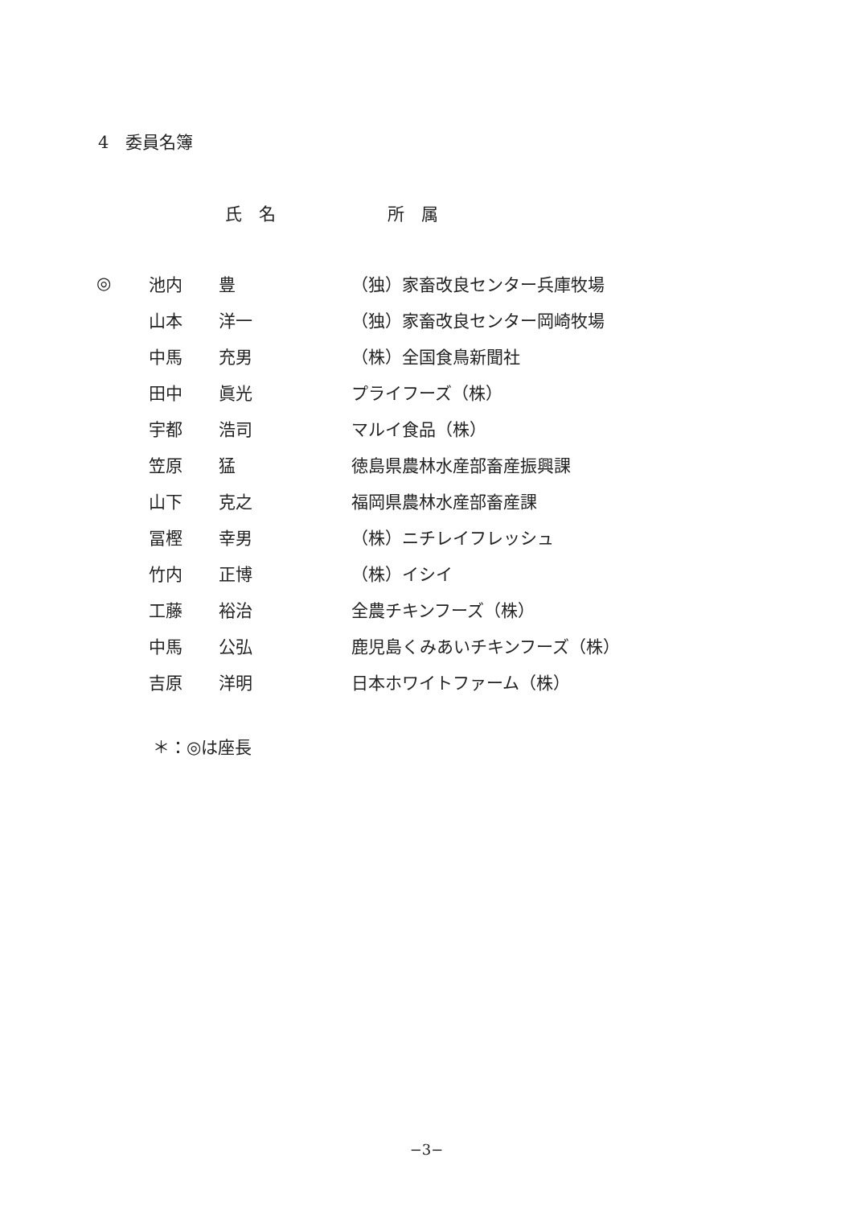4　委員名簿
| | 氏 名 | | 所 属 |
| --- | --- | --- | --- |
| ◎ | 池内 | 豊 | （独）家畜改良センター兵庫牧場 |
| | 山本 | 洋一 | （独）家畜改良センター岡崎牧場 |
| | 中馬 | 充男 | （株）全国食鳥新聞社 |
| | 田中 | 眞光 | プライフーズ（株） |
| | 宇都 | 浩司 | マルイ食品（株） |
| | 笠原 | 猛 | 徳島県農林水産部畜産振興課 |
| | 山下 | 克之 | 福岡県農林水産部畜産課 |
| | 冨樫 | 幸男 | （株）ニチレイフレッシュ |
| | 竹内 | 正博 | （株）イシイ |
| | 工藤 | 裕治 | 全農チキンフーズ（株） |
| | 中馬 | 公弘 | 鹿児島くみあいチキンフーズ（株） |
| | 吉原 | 洋明 | 日本ホワイトファーム（株） |
＊：◎は座長
−3−